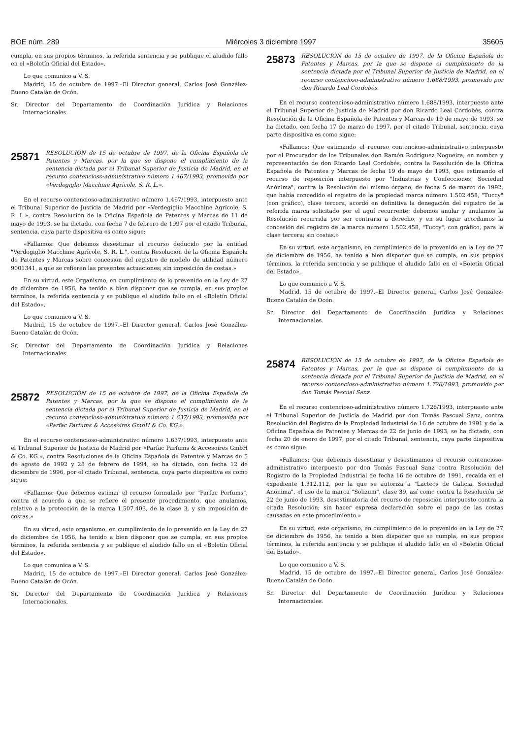BOE núm. 289 Miércoles 3 diciembre 1997 35605
cumpla, en sus propios términos, la referida sentencia y se publique el aludido fallo en el «Boletín Oficial del Estado».
Lo que comunico a V. S.
Madrid, 15 de octubre de 1997.–El Director general, Carlos José González-Bueno Catalán de Ocón.
Sr. Director del Departamento de Coordinación Jurídica y Relaciones Internacionales.
25871 RESOLUCIÓN de 15 de octubre de 1997, de la Oficina Española de Patentes y Marcas, por la que se dispone el cumplimiento de la sentencia dictada por el Tribunal Superior de Justicia de Madrid, en el recurso contencioso-administrativo número 1.467/1993, promovido por «Verdegiglio Macchine Agrícole, S. R. L.».
En el recurso contencioso-administrativo número 1.467/1993, interpuesto ante el Tribunal Superior de Justicia de Madrid por «Verdegiglio Macchine Agrícole, S. R. L.», contra Resolución de la Oficina Española de Patentes y Marcas de 11 de mayo de 1993, se ha dictado, con fecha 7 de febrero de 1997 por el citado Tribunal, sentencia, cuya parte dispositiva es como sigue:
«Fallamos: Que debemos desestimar el recurso deducido por la entidad "Verdegiglio Macchine Agrícole, S. R. L.", contra Resolución de la Oficina Española de Patentes y Marcas sobre concesión del registro de modelo de utilidad número 9001341, a que se refieren las presentes actuaciones; sin imposición de costas.»
En su virtud, este Organismo, en cumplimiento de lo prevenido en la Ley de 27 de diciembre de 1956, ha tenido a bien disponer que se cumpla, en sus propios términos, la referida sentencia y se publique el aludido fallo en el «Boletín Oficial del Estado».
Lo que comunico a V. S.
Madrid, 15 de octubre de 1997.–El Director general, Carlos José González-Bueno Catalán de Ocón.
Sr. Director del Departamento de Coordinación Jurídica y Relaciones Internacionales.
25872 RESOLUCIÓN de 15 de octubre de 1997, de la Oficina Española de Patentes y Marcas, por la que se dispone el cumplimiento de la sentencia dictada por el Tribunal Superior de Justicia de Madrid, en el recurso contencioso-administrativo número 1.637/1993, promovido por «Parfac Parfums & Accesoires GmbH & Co. KG.».
En el recurso contencioso-administrativo número 1.637/1993, interpuesto ante el Tribunal Superior de Justicia de Madrid por «Parfac Parfums & Accesoires GmbH & Co. KG.», contra Resoluciones de la Oficina Española de Patentes y Marcas de 5 de agosto de 1992 y 28 de febrero de 1994, se ha dictado, con fecha 12 de diciembre de 1996, por el citado Tribunal, sentencia, cuya parte dispositiva es como sigue:
«Fallamos: Que debemos estimar el recurso formulado por "Parfac Perfums", contra el acuerdo a que se refiere el presente procedimiento, que anulamos, relativo a la protección de la marca 1.507.403, de la clase 3, y sin imposición de costas.»
En su virtud, este organismo, en cumplimiento de lo prevenido en la Ley de 27 de diciembre de 1956, ha tenido a bien disponer que se cumpla, en sus propios términos, la referida sentencia y se publique el aludido fallo en el «Boletín Oficial del Estado».
Lo que comunica a V. S.
Madrid, 15 de octubre de 1997.–El Director general, Carlos José González-Bueno Catalán de Ocón.
Sr. Director del Departamento de Coordinación Jurídica y Relaciones Internacionales.
25873 RESOLUCIÓN de 15 de octubre de 1997, de la Oficina Española de Patentes y Marcas, por la que se dispone el cumplimiento de la sentencia dictada por el Tribunal Superior de Justicia de Madrid, en el recurso contencioso-administrativo número 1.688/1993, promovido por don Ricardo Leal Cordobés.
En el recurso contencioso-administrativo número 1.688/1993, interpuesto ante el Tribunal Superior de Justicia de Madrid por don Ricardo Leal Cordobés, contra Resolución de la Oficina Española de Patentes y Marcas de 19 de mayo de 1993, se ha dictado, con fecha 17 de marzo de 1997, por el citado Tribunal, sentencia, cuya parte dispositiva es como sigue:
«Fallamos: Que estimando el recurso contencioso-administrativo interpuesto por el Procurador de los Tribunales don Ramón Rodríguez Nogueira, en nombre y representación de don Ricardo Leal Cordobés, contra la Resolución de la Oficina Española de Patentes y Marcas de fecha 19 de mayo de 1993, que estimando el recurso de reposición interpuesto por "Industrias y Confecciones, Sociedad Anónima", contra la Resolución del mismo órgano, de fecha 5 de marzo de 1992, que había concedido el registro de la propiedad marca número 1.502.458, "Tuccy" (con gráfico), clase tercera, acordó en definitiva la denegación del registro de la referida marca solicitado por el aquí recurrente; debemos anular y anulamos la Resolución recurrida por ser contraria a derecho, y en su lugar acordamos la concesión del registro de la marca número 1.502.458, "Tuccy", con gráfico, para la clase tercera; sin costas.»
En su virtud, este organismo, en cumplimiento de lo prevenido en la Ley de 27 de diciembre de 1956, ha tenido a bien disponer que se cumpla, en sus propios términos, la referida sentencia y se publique el aludido fallo en el «Boletín Oficial del Estado».
Lo que comunico a V. S.
Madrid, 15 de octubre de 1997.–El Director general, Carlos José González-Bueno Catalán de Ocón.
Sr. Director del Departamento de Coordinación Jurídica y Relaciones Internacionales.
25874 RESOLUCIÓN de 15 de octubre de 1997, de la Oficina Española de Patentes y Marcas, por la que se dispone el cumplimiento de la sentencia dictada por el Tribunal Superior de Justicia de Madrid, en el recurso contencioso-administrativo número 1.726/1993, promovido por don Tomás Pascual Sanz.
En el recurso contencioso-administrativo número 1.726/1993, interpuesto ante el Tribunal Superior de Justicia de Madrid por don Tomás Pascual Sanz, contra Resolución del Registro de la Propiedad Industrial de 16 de octubre de 1991 y de la Oficina Española de Patentes y Marcas de 22 de junio de 1993, se ha dictado, con fecha 20 de enero de 1997, por el citado Tribunal, sentencia, cuya parte dispositiva es como sigue:
«Fallamos: Que debemos desestimar y desestimamos el recurso contencioso-administrativo interpuesto por don Tomás Pascual Sanz contra Resolución del Registro de la Propiedad Industrial de fecha 16 de octubre de 1991, recaída en el expediente 1.312.112, por la que se autoriza a "Lacteos de Galicia, Sociedad Anónima", el uso de la marca "Solizum", clase 39, así como contra la Resolución de 22 de junio de 1993, desestimatoria del recurso de reposición interpuesto contra la citada Resolución; sin hacer expresa declaración sobre el pago de las costas causadas en este procedimiento.»
En su virtud, este organismo, en cumplimiento de lo prevenido en la Ley de 27 de diciembre de 1956, ha tenido a bien disponer que se cumpla, en sus propios términos, la referida sentencia y se publique el aludido fallo en el «Boletín Oficial del Estado».
Lo que comunico a V. S.
Madrid, 15 de octubre de 1997.–El Director general, Carlos José González-Bueno Catalán de Ocón.
Sr. Director del Departamento de Coordinación Jurídica y Relaciones Internacionales.